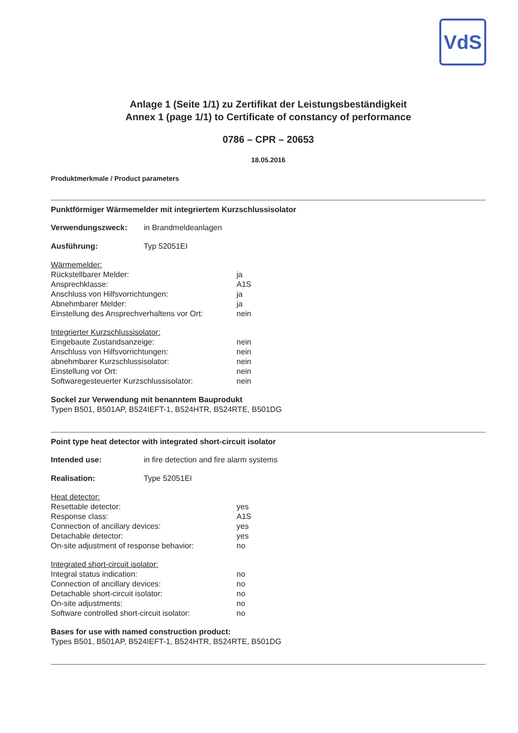VdS
Anlage 1 (Seite 1/1) zu Zertifikat der Leistungsbeständigkeit
Annex 1 (page 1/1) to Certificate of constancy of performance
0786 – CPR – 20653
18.05.2016
Produktmerkmale / Product parameters
Punktförmiger Wärmemelder mit integriertem Kurzschlussisolator
Verwendungszweck: in Brandmeldeanlagen
Ausführung: Typ 52051EI
Wärmemelder:
Rückstellbarer Melder: ja
Ansprechklasse: A1S
Anschluss von Hilfsvorrichtungen: ja
Abnehmbarer Melder: ja
Einstellung des Ansprechverhaltens vor Ort: nein
Integrierter Kurzschlussisolator:
Eingebaute Zustandsanzeige: nein
Anschluss von Hilfsvorrichtungen: nein
abnehmbarer Kurzschlussisolator: nein
Einstellung vor Ort: nein
Softwaregesteuerter Kurzschlussisolator: nein
Sockel zur Verwendung mit benanntem Bauprodukt
Typen B501, B501AP, B524IEFT-1, B524HTR, B524RTE, B501DG
Point type heat detector with integrated short-circuit isolator
Intended use: in fire detection and fire alarm systems
Realisation: Type 52051EI
Heat detector:
Resettable detector: yes
Response class: A1S
Connection of ancillary devices: yes
Detachable detector: yes
On-site adjustment of response behavior: no
Integrated short-circuit isolator:
Integral status indication: no
Connection of ancillary devices: no
Detachable short-circuit isolator: no
On-site adjustments: no
Software controlled short-circuit isolator: no
Bases for use with named construction product:
Types B501, B501AP, B524IEFT-1, B524HTR, B524RTE, B501DG